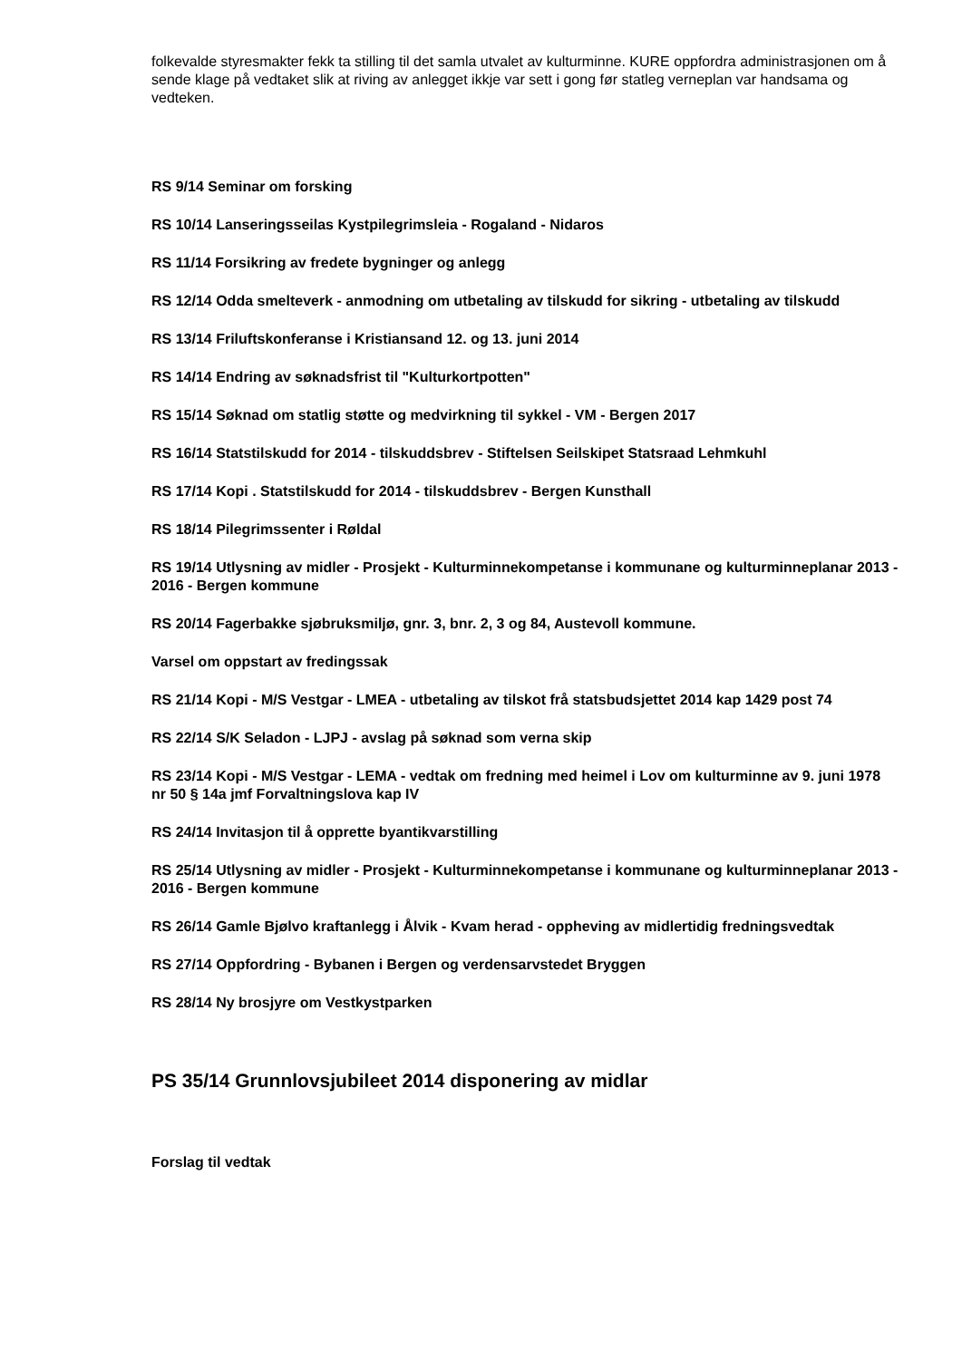folkevalde styresmakter fekk ta stilling til det samla utvalet av kulturminne. KURE oppfordra administrasjonen om å sende klage på vedtaket slik at riving av anlegget ikkje var sett i gong før statleg verneplan var handsama og vedteken.
RS 9/14 Seminar om forsking
RS 10/14 Lanseringsseilas Kystpilegrimsleia - Rogaland - Nidaros
RS 11/14 Forsikring av fredete bygninger og anlegg
RS 12/14 Odda smelteverk - anmodning om utbetaling av tilskudd for sikring - utbetaling av tilskudd
RS 13/14 Friluftskonferanse i Kristiansand 12. og 13. juni 2014
RS 14/14 Endring av søknadsfrist til "Kulturkortpotten"
RS 15/14 Søknad om statlig støtte og medvirkning til sykkel - VM - Bergen 2017
RS 16/14 Statstilskudd for 2014 - tilskuddsbrev - Stiftelsen Seilskipet Statsraad Lehmkuhl
RS 17/14 Kopi . Statstilskudd for 2014 - tilskuddsbrev - Bergen Kunsthall
RS 18/14 Pilegrimssenter i Røldal
RS 19/14 Utlysning av midler - Prosjekt - Kulturminnekompetanse i kommunane og kulturminneplanar 2013 - 2016 - Bergen kommune
RS 20/14 Fagerbakke sjøbruksmiljø, gnr. 3, bnr. 2, 3 og 84, Austevoll kommune.
Varsel om oppstart av fredingssak
RS 21/14 Kopi - M/S Vestgar - LMEA - utbetaling av tilskot frå statsbudsjettet 2014 kap 1429 post 74
RS 22/14 S/K Seladon - LJPJ - avslag på søknad som verna skip
RS 23/14 Kopi - M/S Vestgar - LEMA - vedtak om fredning med heimel i Lov om kulturminne av 9. juni 1978 nr 50 § 14a jmf Forvaltningslova kap IV
RS 24/14 Invitasjon til å opprette byantikvarstilling
RS 25/14 Utlysning av midler - Prosjekt - Kulturminnekompetanse i kommunane og kulturminneplanar 2013 - 2016 - Bergen kommune
RS 26/14 Gamle Bjølvo kraftanlegg i Ålvik - Kvam herad - oppheving av midlertidig fredningsvedtak
RS 27/14 Oppfordring - Bybanen i Bergen og verdensarvstedet Bryggen
RS 28/14 Ny brosjyre om Vestkystparken
PS 35/14 Grunnlovsjubileet 2014 disponering av midlar
Forslag til vedtak